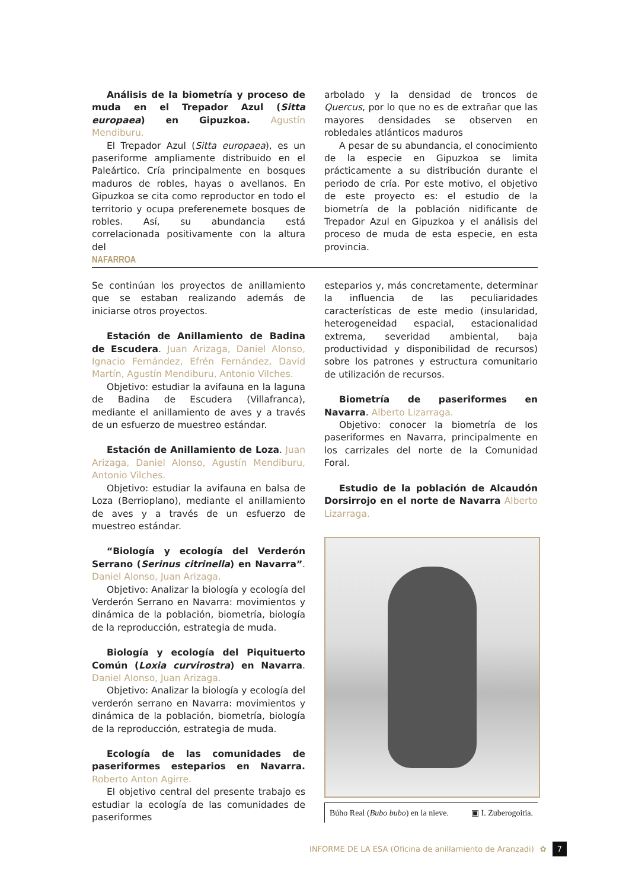Análisis de la biometría y proceso de muda en el Trepador Azul (Sitta europaea) en Gipuzkoa. Agustín Mendiburu.
El Trepador Azul (Sitta europaea), es un paseriforme ampliamente distribuido en el Paleártico. Cría principalmente en bosques maduros de robles, hayas o avellanos. En Gipuzkoa se cita como reproductor en todo el territorio y ocupa preferenemete bosques de robles. Así, su abundancia está correlacionada positivamente con la altura del
arbolado y la densidad de troncos de Quercus, por lo que no es de extrañar que las mayores densidades se observen en robledales atlánticos maduros
A pesar de su abundancia, el conocimiento de la especie en Gipuzkoa se limita prácticamente a su distribución durante el periodo de cría. Por este motivo, el objetivo de este proyecto es: el estudio de la biometría de la población nidificante de Trepador Azul en Gipuzkoa y el análisis del proceso de muda de esta especie, en esta provincia.
NAFARROA
Se continúan los proyectos de anillamiento que se estaban realizando además de iniciarse otros proyectos.
Estación de Anillamiento de Badina de Escudera. Juan Arizaga, Daniel Alonso, Ignacio Fernández, Efrén Fernández, David Martín, Agustín Mendiburu, Antonio Vilches.
Objetivo: estudiar la avifauna en la laguna de Badina de Escudera (Villafranca), mediante el anillamiento de aves y a través de un esfuerzo de muestreo estándar.
Estación de Anillamiento de Loza. Juan Arizaga, Daniel Alonso, Agustín Mendiburu, Antonio Vilches.
Objetivo: estudiar la avifauna en balsa de Loza (Berrioplano), mediante el anillamiento de aves y a través de un esfuerzo de muestreo estándar.
“Biología y ecología del Verderón Serrano (Serinus citrinella) en Navarra”. Daniel Alonso, Juan Arizaga.
Objetivo: Analizar la biología y ecología del Verderón Serrano en Navarra: movimientos y dinámica de la población, biometría, biología de la reproducción, estrategia de muda.
Biología y ecología del Piquituerto Común (Loxia curvirostra) en Navarra. Daniel Alonso, Juan Arizaga.
Objetivo: Analizar la biología y ecología del verderón serrano en Navarra: movimientos y dinámica de la población, biometría, biología de la reproducción, estrategia de muda.
Ecología de las comunidades de paseriformes esteparios en Navarra. Roberto Anton Agirre.
El objetivo central del presente trabajo es estudiar la ecología de las comunidades de paseriformes
esteparios y, más concretamente, determinar la influencia de las peculiaridades características de este medio (insularidad, heterogeneidad espacial, estacionalidad extrema, severidad ambiental, baja productividad y disponibilidad de recursos) sobre los patrones y estructura comunitario de utilización de recursos.
Biometría de paseriformes en Navarra. Alberto Lizarraga.
Objetivo: conocer la biometría de los paseriformes en Navarra, principalmente en los carrizales del norte de la Comunidad Foral.
Estudio de la población de Alcaudón Dorsirrojo en el norte de Navarra Alberto Lizarraga.
Búho Real (Bubo bubo) en la nieve. ▣ I. Zuberogoitia.
INFORME DE LA ESA (Oficina de anillamiento de Aranzadi) ✿ 7